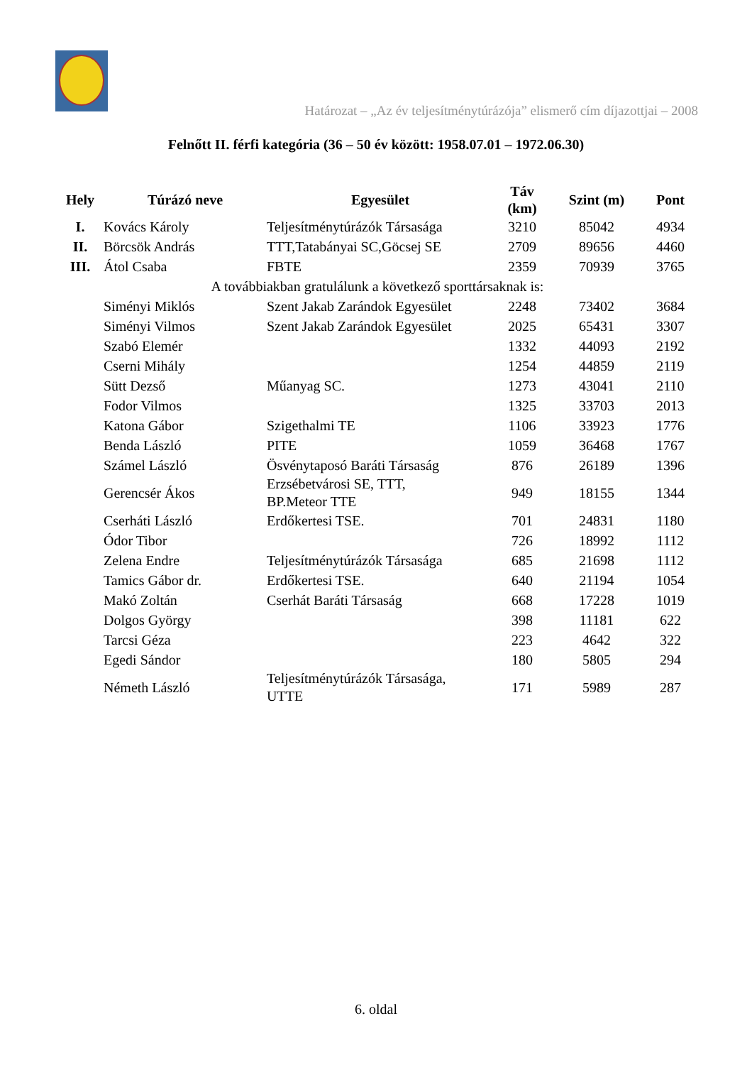Határozat – „Az év teljesítménytúrázója” elismerő cím díjazottjai – 2008
Felnőtt II. férfi kategória (36 – 50 év között: 1958.07.01 – 1972.06.30)
| Hely | Túrázó neve | Egyesület | Táv (km) | Szint (m) | Pont |
| --- | --- | --- | --- | --- | --- |
| I. | Kovács Károly | Teljesítménytúrázók Társasága | 3210 | 85042 | 4934 |
| II. | Börcsök András | TTT,Tatabányai SC,Göcsej SE | 2709 | 89656 | 4460 |
| III. | Átol Csaba | FBTE | 2359 | 70939 | 3765 |
| A továbbiakban gratulálunk a következő sporttársaknak is: | | | | | |
| | Siményi Miklós | Szent Jakab Zarándok Egyesület | 2248 | 73402 | 3684 |
| | Siményi Vilmos | Szent Jakab Zarándok Egyesület | 2025 | 65431 | 3307 |
| | Szabó Elemér | | 1332 | 44093 | 2192 |
| | Cserni Mihály | | 1254 | 44859 | 2119 |
| | Sütt Dezső | Műanyag SC. | 1273 | 43041 | 2110 |
| | Fodor Vilmos | | 1325 | 33703 | 2013 |
| | Katona Gábor | Szigethalmi TE | 1106 | 33923 | 1776 |
| | Benda László | PITE | 1059 | 36468 | 1767 |
| | Számel László | Ösvénytaposó Baráti Társaság | 876 | 26189 | 1396 |
| | Gerencsér Ákos | Erzsébetvárosi SE, TTT, BP.Meteor TTE | 949 | 18155 | 1344 |
| | Cserháti László | Erdőkertesi TSE. | 701 | 24831 | 1180 |
| | Ódor Tibor | | 726 | 18992 | 1112 |
| | Zelena Endre | Teljesítménytúrázók Társasága | 685 | 21698 | 1112 |
| | Tamics Gábor dr. | Erdőkertesi TSE. | 640 | 21194 | 1054 |
| | Makó Zoltán | Cserhát Baráti Társaság | 668 | 17228 | 1019 |
| | Dolgos György | | 398 | 11181 | 622 |
| | Tarcsi Géza | | 223 | 4642 | 322 |
| | Egedi Sándor | | 180 | 5805 | 294 |
| | Németh László | Teljesítménytúrázók Társasága, UTTE | 171 | 5989 | 287 |
6. oldal